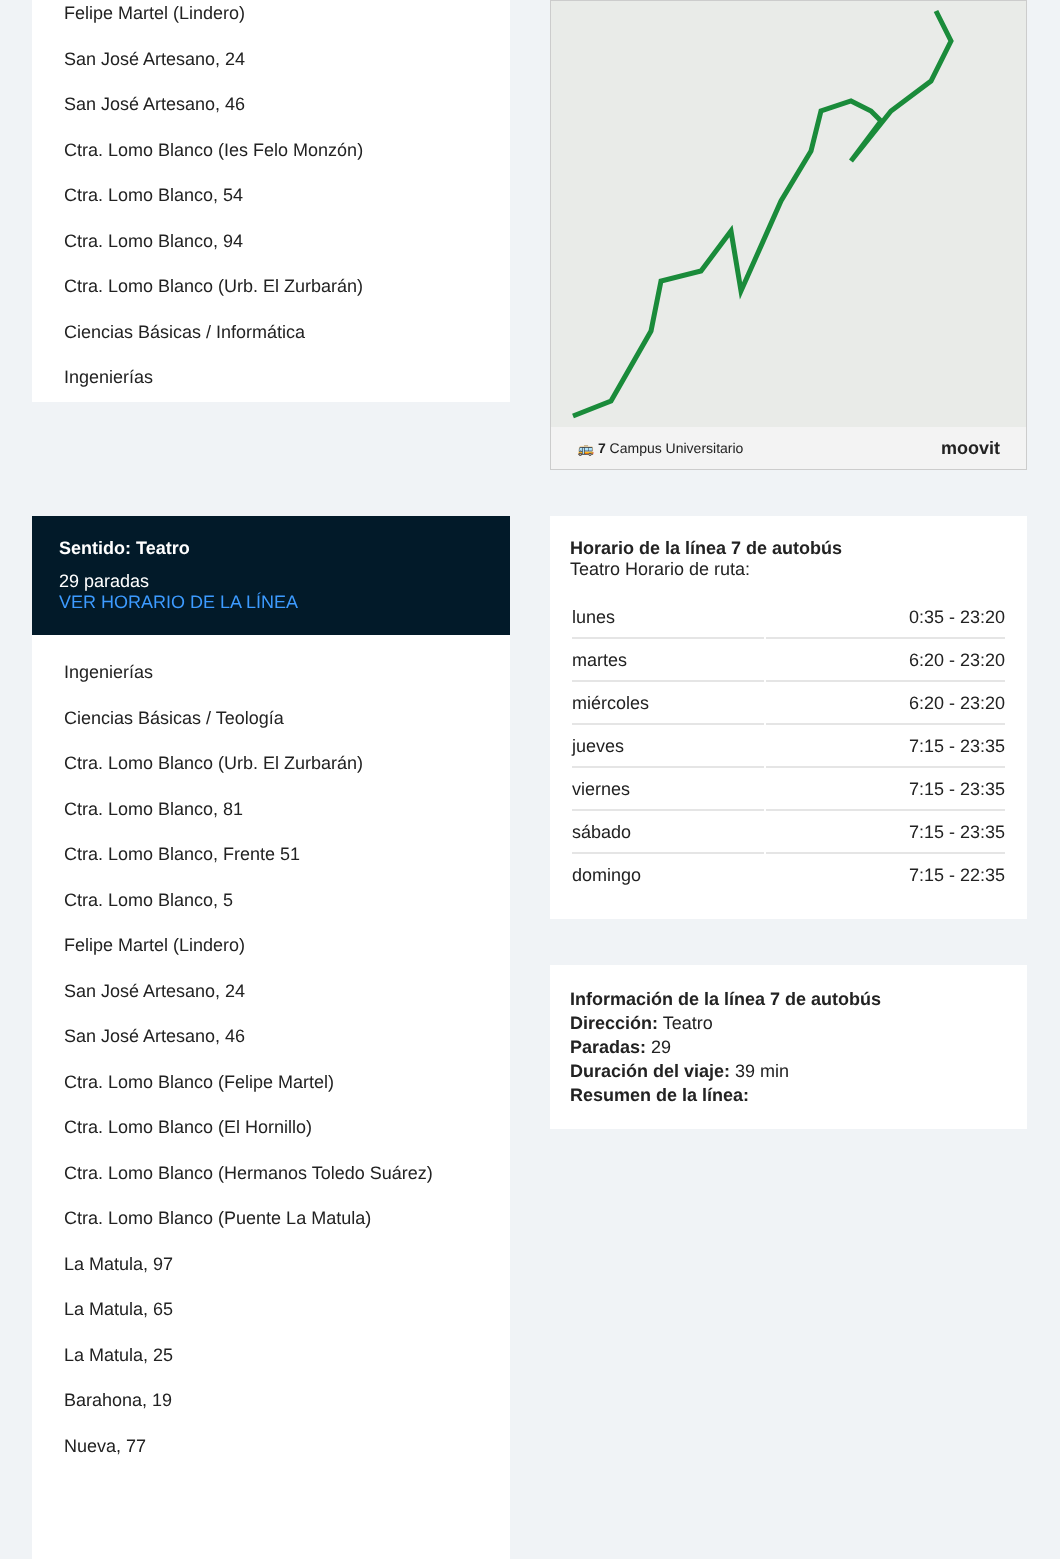Felipe Martel (Lindero)
San José Artesano, 24
San José Artesano, 46
Ctra. Lomo Blanco (Ies Felo Monzón)
Ctra. Lomo Blanco, 54
Ctra. Lomo Blanco, 94
Ctra. Lomo Blanco (Urb. El Zurbarán)
Ciencias Básicas / Informática
Ingenierías
Sentido: Teatro
29 paradas
VER HORARIO DE LA LÍNEA
Ingenierías
Ciencias Básicas / Teología
Ctra. Lomo Blanco (Urb. El Zurbarán)
Ctra. Lomo Blanco, 81
Ctra. Lomo Blanco, Frente 51
Ctra. Lomo Blanco, 5
Felipe Martel (Lindero)
San José Artesano, 24
San José Artesano, 46
Ctra. Lomo Blanco (Felipe Martel)
Ctra. Lomo Blanco (El Hornillo)
Ctra. Lomo Blanco (Hermanos Toledo Suárez)
Ctra. Lomo Blanco (Puente La Matula)
La Matula, 97
La Matula, 65
La Matula, 25
Barahona, 19
Nueva, 77
🚌 7 Campus Universitario moovit
Horario de la línea 7 de autobús
Teatro Horario de ruta:
| lunes | 0:35 - 23:20 |
| martes | 6:20 - 23:20 |
| miércoles | 6:20 - 23:20 |
| jueves | 7:15 - 23:35 |
| viernes | 7:15 - 23:35 |
| sábado | 7:15 - 23:35 |
| domingo | 7:15 - 22:35 |
Información de la línea 7 de autobús
Dirección: Teatro
Paradas: 29
Duración del viaje: 39 min
Resumen de la línea: